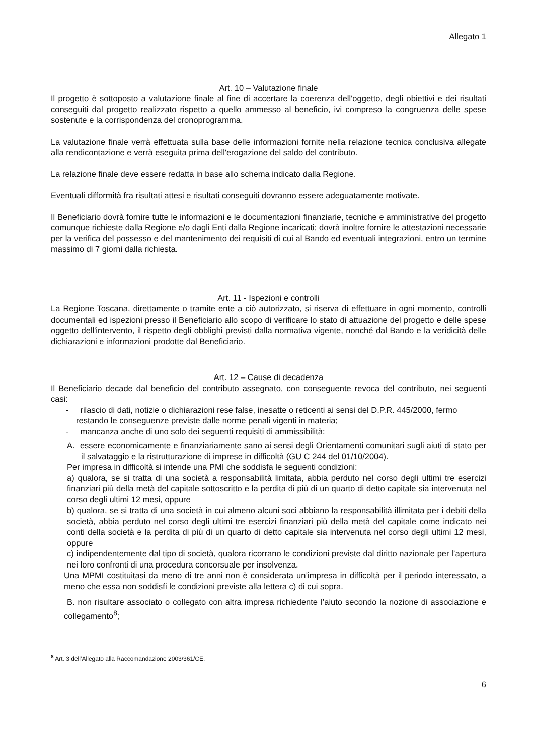Allegato 1
Art. 10 – Valutazione finale
Il progetto è sottoposto a valutazione finale al fine di accertare la coerenza dell'oggetto, degli obiettivi e dei risultati conseguiti dal progetto realizzato rispetto a quello ammesso al beneficio, ivi compreso la congruenza delle spese sostenute e la corrispondenza del cronoprogramma.
La valutazione finale verrà effettuata sulla base delle informazioni fornite nella relazione tecnica conclusiva allegate alla rendicontazione e verrà eseguita prima dell'erogazione del saldo del contributo.
La relazione finale deve essere redatta in base allo schema indicato dalla Regione.
Eventuali difformità fra risultati attesi e risultati conseguiti dovranno essere adeguatamente motivate.
Il Beneficiario dovrà fornire tutte le informazioni e le documentazioni finanziarie, tecniche e amministrative del progetto comunque richieste dalla Regione e/o dagli Enti dalla Regione incaricati; dovrà inoltre fornire le attestazioni necessarie per la verifica del possesso e del mantenimento dei requisiti di cui al Bando ed eventuali integrazioni, entro un termine massimo di 7 giorni dalla richiesta.
Art. 11 - Ispezioni e controlli
La Regione Toscana, direttamente o tramite ente a ciò autorizzato, si riserva di effettuare in ogni momento, controlli documentali ed ispezioni presso il Beneficiario allo scopo di verificare lo stato di attuazione del progetto e delle spese oggetto dell'intervento, il rispetto degli obblighi previsti dalla normativa vigente, nonché dal Bando e la veridicità delle dichiarazioni e informazioni prodotte dal Beneficiario.
Art. 12 – Cause di decadenza
Il Beneficiario decade dal beneficio del contributo assegnato, con conseguente revoca del contributo, nei seguenti casi:
- rilascio di dati, notizie o dichiarazioni rese false, inesatte o reticenti ai sensi del D.P.R. 445/2000, fermo restando le conseguenze previste dalle norme penali vigenti in materia;
- mancanza anche di uno solo dei seguenti requisiti di ammissibilità:
A. essere economicamente e finanziariamente sano ai sensi degli Orientamenti comunitari sugli aiuti di stato per il salvataggio e la ristrutturazione di imprese in difficoltà (GU C 244 del 01/10/2004).
Per impresa in difficoltà si intende una PMI che soddisfa le seguenti condizioni:
a) qualora, se si tratta di una società a responsabilità limitata, abbia perduto nel corso degli ultimi tre esercizi finanziari più della metà del capitale sottoscritto e la perdita di più di un quarto di detto capitale sia intervenuta nel corso degli ultimi 12 mesi, oppure
b) qualora, se si tratta di una società in cui almeno alcuni soci abbiano la responsabilità illimitata per i debiti della società, abbia perduto nel corso degli ultimi tre esercizi finanziari più della metà del capitale come indicato nei conti della società e la perdita di più di un quarto di detto capitale sia intervenuta nel corso degli ultimi 12 mesi, oppure
c) indipendentemente dal tipo di società, qualora ricorrano le condizioni previste dal diritto nazionale per l’apertura nei loro confronti di una procedura concorsuale per insolvenza.
Una MPMI costituitasi da meno di tre anni non è considerata un’impresa in difficoltà per il periodo interessato, a meno che essa non soddisfi le condizioni previste alla lettera c) di cui sopra.
B. non risultare associato o collegato con altra impresa richiedente l’aiuto secondo la nozione di associazione e collegamento<sup>8</sup>;
<sup>8</sup> Art. 3 dell’Allegato alla Raccomandazione 2003/361/CE.
6